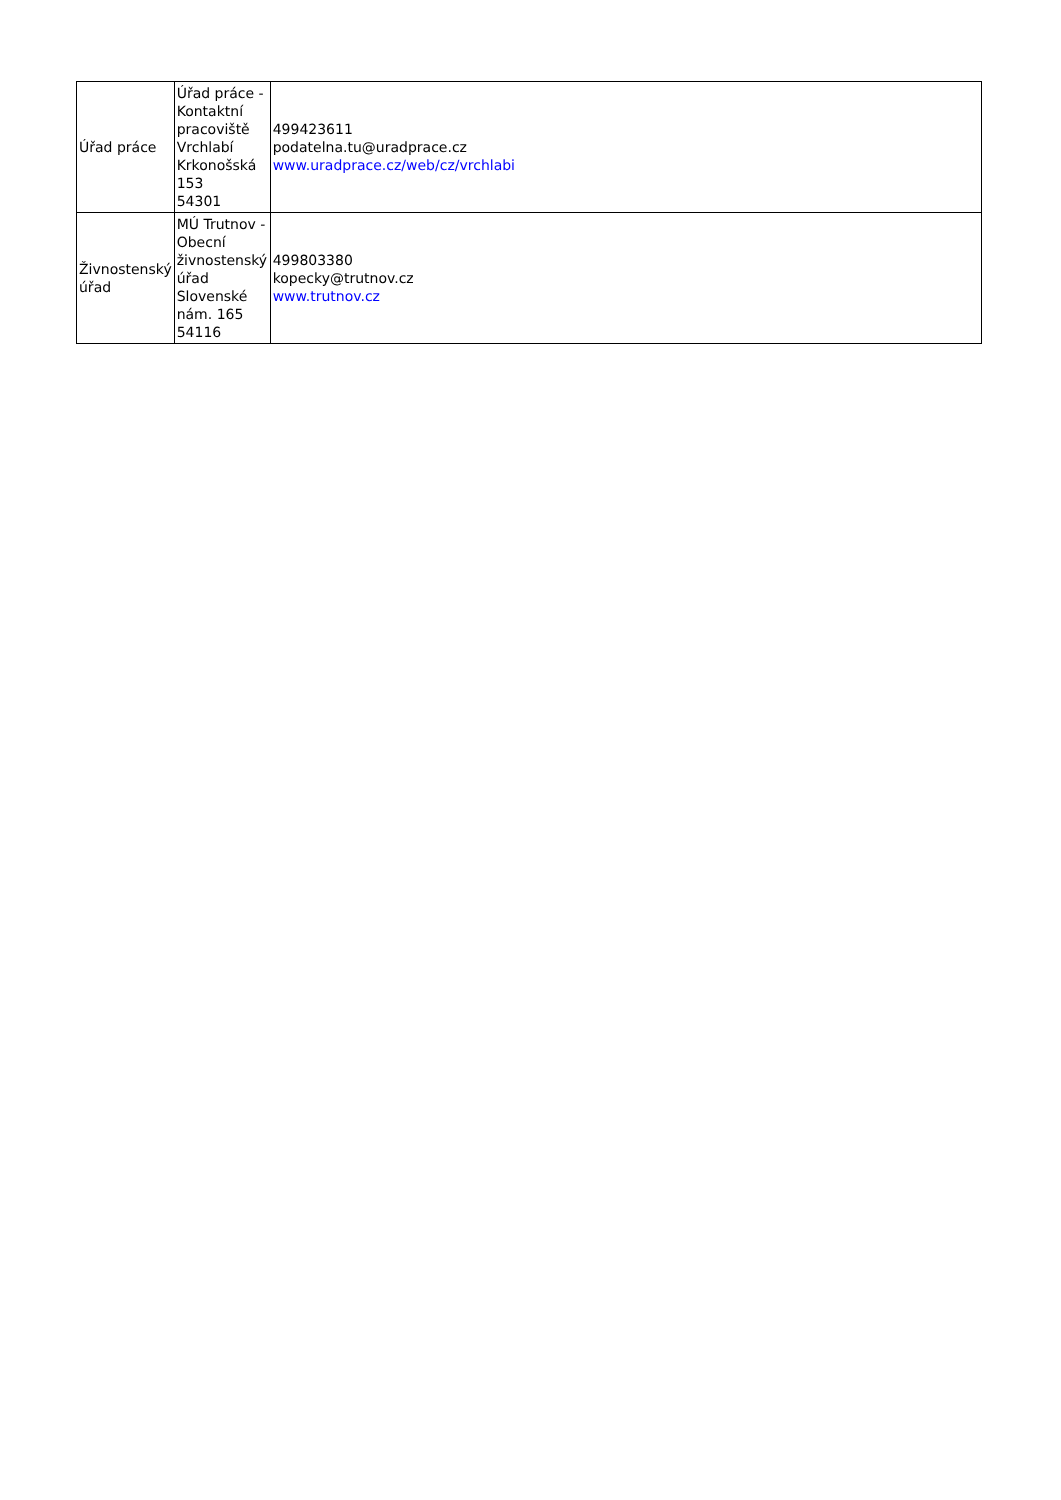| Úřad práce | Úřad práce - Kontaktní pracoviště Vrchlabí Krkonošská 153 54301 | 499423611 podatelna.tu@uradprace.cz www.uradprace.cz/web/cz/vrchlabi |
| Živnostenský úřad | MÚ Trutnov - Obecní živnostenský úřad Slovenské nám. 165 54116 | 499803380 kopecky@trutnov.cz www.trutnov.cz |